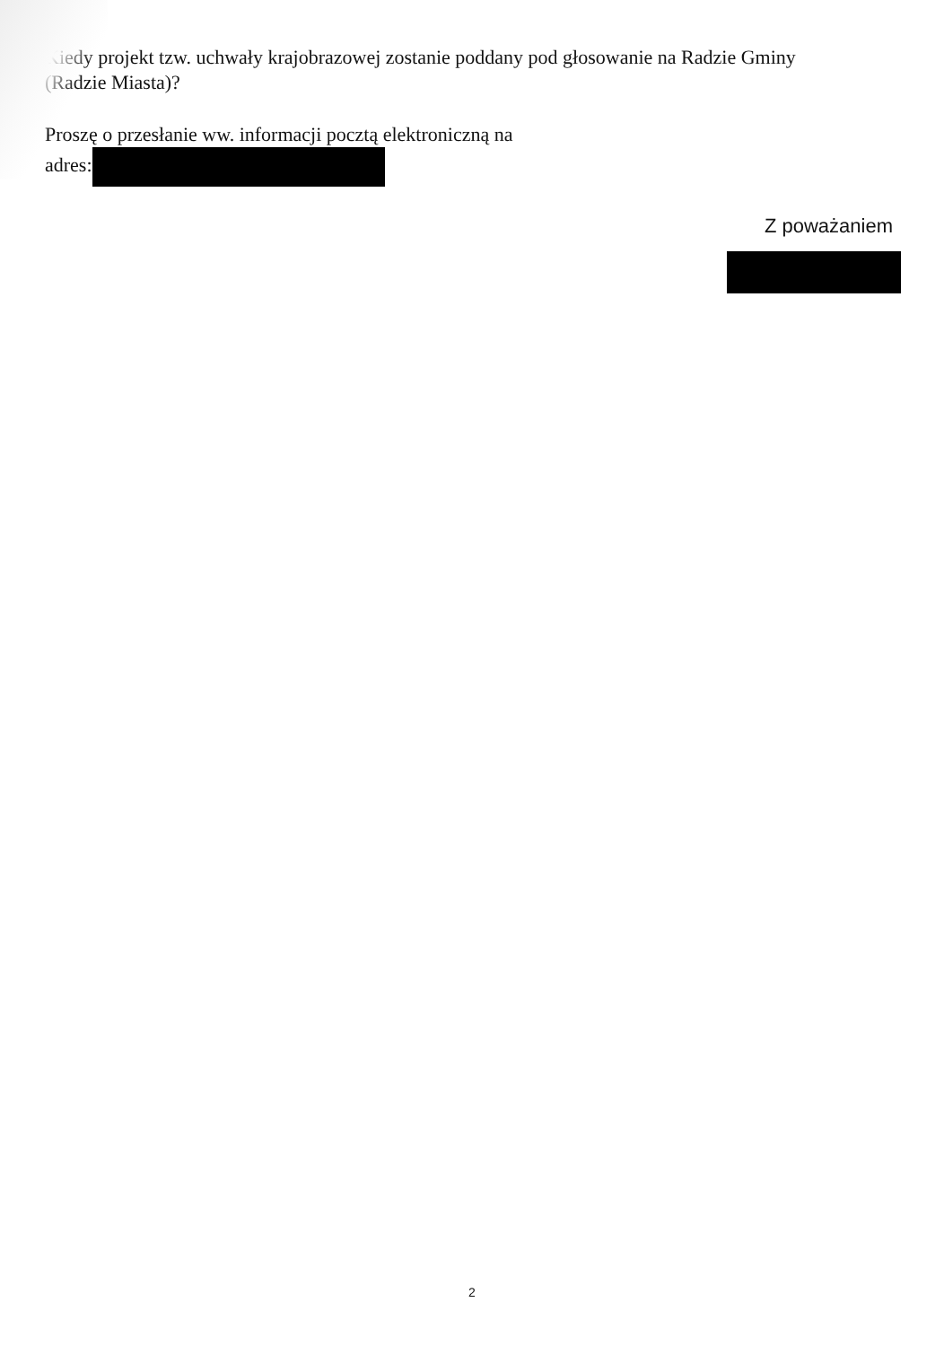Kiedy projekt tzw. uchwały krajobrazowej zostanie poddany pod głosowanie na Radzie Gminy (Radzie Miasta)?
Proszę o przesłanie ww. informacji pocztą elektroniczną na
adres:
Z poważaniem
2